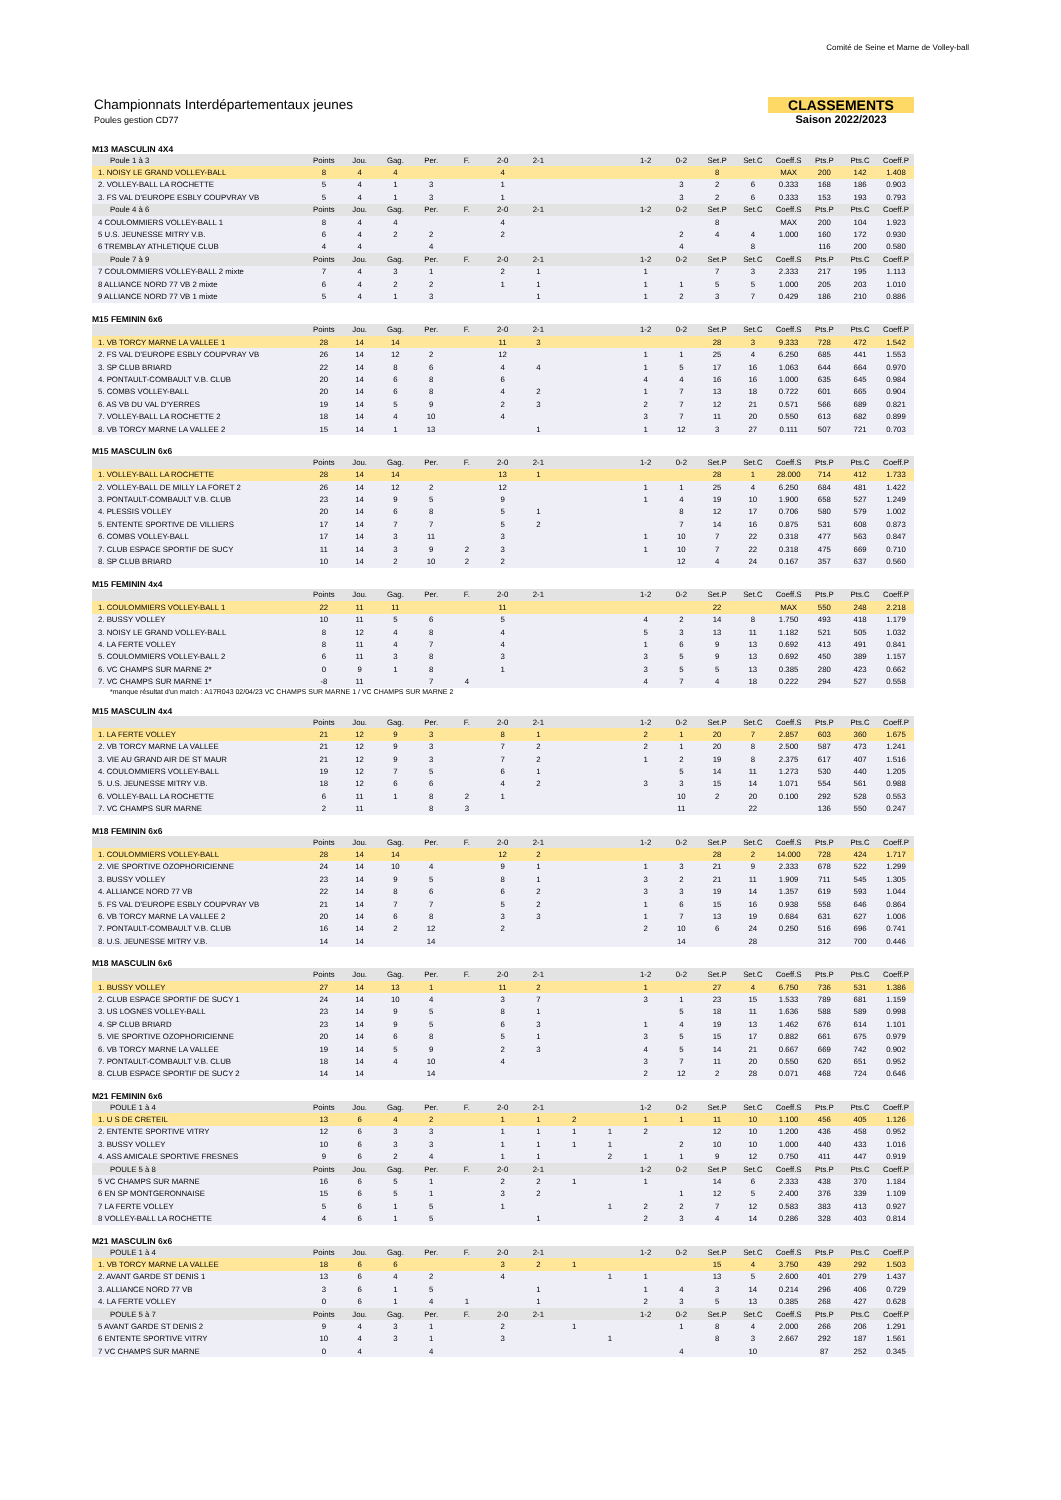Comité de Seine et Marne de Volley-ball
Championnats Interdépartementaux jeunes
Poules gestion CD77
CLASSEMENTS
Saison 2022/2023
M13 MASCULIN 4X4
| Poule 1 à 3 | Points | Jou. | Gag. | Per. | F. | 2-0 | 2-1 | | | 1-2 | 0-2 | Set.P | Set.C | Coeff.S | Pts.P | Pts.C | Coeff.P |
| 1. NOISY LE GRAND VOLLEY-BALL | 8 | 4 | 4 | | | 4 | | | | | | 8 | | MAX | 200 | 142 | 1.408 |
| 2. VOLLEY-BALL LA ROCHETTE | 5 | 4 | 1 | 3 | | 1 | | | | | 3 | 2 | 6 | 0.333 | 168 | 186 | 0.903 |
| 3. FS VAL D'EUROPE ESBLY COUPVRAY VB | 5 | 4 | 1 | 3 | | 1 | | | | | 3 | 2 | 6 | 0.333 | 153 | 193 | 0.793 |
| Poule 4 à 6 | Points | Jou. | Gag. | Per. | F. | 2-0 | 2-1 | | | 1-2 | 0-2 | Set.P | Set.C | Coeff.S | Pts.P | Pts.C | Coeff.P |
| 4 COULOMMIERS VOLLEY-BALL 1 | 8 | 4 | 4 | | | 4 | | | | | | 8 | | MAX | 200 | 104 | 1.923 |
| 5 U.S. JEUNESSE MITRY V.B. | 6 | 4 | 2 | 2 | | 2 | | | | | 2 | 4 | 4 | 1.000 | 160 | 172 | 0.930 |
| 6 TREMBLAY ATHLETIQUE CLUB | 4 | 4 | | 4 | | | | | | | 4 | | 8 | | 116 | 200 | 0.580 |
| Poule 7 à 9 | Points | Jou. | Gag. | Per. | F. | 2-0 | 2-1 | | | 1-2 | 0-2 | Set.P | Set.C | Coeff.S | Pts.P | Pts.C | Coeff.P |
| 7 COULOMMIERS VOLLEY-BALL 2 mixte | 7 | 4 | 3 | 1 | | 2 | 1 | | | 1 | | 7 | 3 | 2.333 | 217 | 195 | 1.113 |
| 8 ALLIANCE NORD 77 VB 2 mixte | 6 | 4 | 2 | 2 | | 1 | 1 | | | 1 | 1 | 5 | 5 | 1.000 | 205 | 203 | 1.010 |
| 9 ALLIANCE NORD 77 VB 1 mixte | 5 | 4 | 1 | 3 | | | 1 | | | 1 | 2 | 3 | 7 | 0.429 | 186 | 210 | 0.886 |
M15 FEMININ 6x6
| | Points | Jou. | Gag. | Per. | F. | 2-0 | 2-1 | | | 1-2 | 0-2 | Set.P | Set.C | Coeff.S | Pts.P | Pts.C | Coeff.P |
| 1. VB TORCY MARNE LA VALLEE 1 | 28 | 14 | 14 | | | 11 | 3 | | | | | 28 | 3 | 9.333 | 728 | 472 | 1.542 |
| 2. FS VAL D'EUROPE ESBLY COUPVRAY VB | 26 | 14 | 12 | 2 | | 12 | | | | 1 | 1 | 25 | 4 | 6.250 | 685 | 441 | 1.553 |
| 3. SP CLUB BRIARD | 22 | 14 | 8 | 6 | | 4 | 4 | | | 1 | 5 | 17 | 16 | 1.063 | 644 | 664 | 0.970 |
| 4. PONTAULT-COMBAULT V.B. CLUB | 20 | 14 | 6 | 8 | | 6 | | | | 4 | 4 | 16 | 16 | 1.000 | 635 | 645 | 0.984 |
| 5. COMBS VOLLEY-BALL | 20 | 14 | 6 | 8 | | 4 | 2 | | | 1 | 7 | 13 | 18 | 0.722 | 601 | 665 | 0.904 |
| 6. AS VB DU VAL D'YERRES | 19 | 14 | 5 | 9 | | 2 | 3 | | | 2 | 7 | 12 | 21 | 0.571 | 566 | 689 | 0.821 |
| 7. VOLLEY-BALL LA ROCHETTE 2 | 18 | 14 | 4 | 10 | | 4 | | | | 3 | 7 | 11 | 20 | 0.550 | 613 | 682 | 0.899 |
| 8. VB TORCY MARNE LA VALLEE 2 | 15 | 14 | 1 | 13 | | | 1 | | | 1 | 12 | 3 | 27 | 0.111 | 507 | 721 | 0.703 |
M15 MASCULIN 6x6
| | Points | Jou. | Gag. | Per. | F. | 2-0 | 2-1 | | | 1-2 | 0-2 | Set.P | Set.C | Coeff.S | Pts.P | Pts.C | Coeff.P |
| 1. VOLLEY-BALL LA ROCHETTE | 28 | 14 | 14 | | | 13 | 1 | | | | | 28 | 1 | 28.000 | 714 | 412 | 1.733 |
| 2. VOLLEY-BALL DE MILLY LA FORET 2 | 26 | 14 | 12 | 2 | | 12 | | | | 1 | 1 | 25 | 4 | 6.250 | 684 | 481 | 1.422 |
| 3. PONTAULT-COMBAULT V.B. CLUB | 23 | 14 | 9 | 5 | | 9 | | | | 1 | 4 | 19 | 10 | 1.900 | 658 | 527 | 1.249 |
| 4. PLESSIS VOLLEY | 20 | 14 | 6 | 8 | | 5 | 1 | | | | 8 | 12 | 17 | 0.706 | 580 | 579 | 1.002 |
| 5. ENTENTE SPORTIVE DE VILLIERS | 17 | 14 | 7 | 7 | | 5 | 2 | | | | 7 | 14 | 16 | 0.875 | 531 | 608 | 0.873 |
| 6. COMBS VOLLEY-BALL | 17 | 14 | 3 | 11 | | 3 | | | | 1 | 10 | 7 | 22 | 0.318 | 477 | 563 | 0.847 |
| 7. CLUB ESPACE SPORTIF DE SUCY | 11 | 14 | 3 | 9 | 2 | 3 | | | | 1 | 10 | 7 | 22 | 0.318 | 475 | 669 | 0.710 |
| 8. SP CLUB BRIARD | 10 | 14 | 2 | 10 | 2 | 2 | | | | | 12 | 4 | 24 | 0.167 | 357 | 637 | 0.560 |
M15 FEMININ 4x4
| | Points | Jou. | Gag. | Per. | F. | 2-0 | 2-1 | | | 1-2 | 0-2 | Set.P | Set.C | Coeff.S | Pts.P | Pts.C | Coeff.P |
| 1. COULOMMIERS VOLLEY-BALL 1 | 22 | 11 | 11 | | | 11 | | | | | | 22 | | MAX | 550 | 248 | 2.218 |
| 2. BUSSY VOLLEY | 10 | 11 | 5 | 6 | | 5 | | | | 4 | 2 | 14 | 8 | 1.750 | 493 | 418 | 1.179 |
| 3. NOISY LE GRAND VOLLEY-BALL | 8 | 12 | 4 | 8 | | 4 | | | | 5 | 3 | 13 | 11 | 1.182 | 521 | 505 | 1.032 |
| 4. LA FERTE VOLLEY | 8 | 11 | 4 | 7 | | 4 | | | | 1 | 6 | 9 | 13 | 0.692 | 413 | 491 | 0.841 |
| 5. COULOMMIERS VOLLEY-BALL 2 | 6 | 11 | 3 | 8 | | 3 | | | | 3 | 5 | 9 | 13 | 0.692 | 450 | 389 | 1.157 |
| 6. VC CHAMPS SUR MARNE 2* | 0 | 9 | 1 | 8 | | 1 | | | | 3 | 5 | 5 | 13 | 0.385 | 280 | 423 | 0.662 |
| 7. VC CHAMPS SUR MARNE 1* | -8 | 11 | | 7 | 4 | | | | | 4 | 7 | 4 | 18 | 0.222 | 294 | 527 | 0.558 |
*manque résultat d'un match : A17R043 02/04/23 VC CHAMPS SUR MARNE 1 / VC CHAMPS SUR MARNE 2
M15 MASCULIN 4x4
| | Points | Jou. | Gag. | Per. | F. | 2-0 | 2-1 | | | 1-2 | 0-2 | Set.P | Set.C | Coeff.S | Pts.P | Pts.C | Coeff.P |
| 1. LA FERTE VOLLEY | 21 | 12 | 9 | 3 | | 8 | 1 | | | 2 | 1 | 20 | 7 | 2.857 | 603 | 360 | 1.675 |
| 2. VB TORCY MARNE LA VALLEE | 21 | 12 | 9 | 3 | | 7 | 2 | | | 2 | 1 | 20 | 8 | 2.500 | 587 | 473 | 1.241 |
| 3. VIE AU GRAND AIR DE ST MAUR | 21 | 12 | 9 | 3 | | 7 | 2 | | | 1 | 2 | 19 | 8 | 2.375 | 617 | 407 | 1.516 |
| 4. COULOMMIERS VOLLEY-BALL | 19 | 12 | 7 | 5 | | 6 | 1 | | | | 5 | 14 | 11 | 1.273 | 530 | 440 | 1.205 |
| 5. U.S. JEUNESSE MITRY V.B. | 18 | 12 | 6 | 6 | | 4 | 2 | | | 3 | 3 | 15 | 14 | 1.071 | 554 | 561 | 0.988 |
| 6. VOLLEY-BALL LA ROCHETTE | 6 | 11 | 1 | 8 | 2 | 1 | | | | | 10 | 2 | 20 | 0.100 | 292 | 528 | 0.553 |
| 7. VC CHAMPS SUR MARNE | 2 | 11 | | 8 | 3 | | | | | | 11 | | 22 | | 136 | 550 | 0.247 |
M18 FEMININ 6x6
| | Points | Jou. | Gag. | Per. | F. | 2-0 | 2-1 | | | 1-2 | 0-2 | Set.P | Set.C | Coeff.S | Pts.P | Pts.C | Coeff.P |
| 1. COULOMMIERS VOLLEY-BALL | 28 | 14 | 14 | | | 12 | 2 | | | | | 28 | 2 | 14.000 | 728 | 424 | 1.717 |
| 2. VIE SPORTIVE OZOPHORICIENNE | 24 | 14 | 10 | 4 | | 9 | 1 | | | 1 | 3 | 21 | 9 | 2.333 | 678 | 522 | 1.299 |
| 3. BUSSY VOLLEY | 23 | 14 | 9 | 5 | | 8 | 1 | | | 3 | 2 | 21 | 11 | 1.909 | 711 | 545 | 1.305 |
| 4. ALLIANCE NORD 77 VB | 22 | 14 | 8 | 6 | | 6 | 2 | | | 3 | 3 | 19 | 14 | 1.357 | 619 | 593 | 1.044 |
| 5. FS VAL D'EUROPE ESBLY COUPVRAY VB | 21 | 14 | 7 | 7 | | 5 | 2 | | | 1 | 6 | 15 | 16 | 0.938 | 558 | 646 | 0.864 |
| 6. VB TORCY MARNE LA VALLEE 2 | 20 | 14 | 6 | 8 | | 3 | 3 | | | 1 | 7 | 13 | 19 | 0.684 | 631 | 627 | 1.006 |
| 7. PONTAULT-COMBAULT V.B. CLUB | 16 | 14 | 2 | 12 | | 2 | | | | 2 | 10 | 6 | 24 | 0.250 | 516 | 696 | 0.741 |
| 8. U.S. JEUNESSE MITRY V.B. | 14 | 14 | | 14 | | | | | | | 14 | | 28 | | 312 | 700 | 0.446 |
M18 MASCULIN 6x6
| | Points | Jou. | Gag. | Per. | F. | 2-0 | 2-1 | | | 1-2 | 0-2 | Set.P | Set.C | Coeff.S | Pts.P | Pts.C | Coeff.P |
| 1. BUSSY VOLLEY | 27 | 14 | 13 | 1 | | 11 | 2 | | | 1 | | 27 | 4 | 6.750 | 736 | 531 | 1.386 |
| 2. CLUB ESPACE SPORTIF DE SUCY 1 | 24 | 14 | 10 | 4 | | 3 | 7 | | | 3 | 1 | 23 | 15 | 1.533 | 789 | 681 | 1.159 |
| 3. US LOGNES VOLLEY-BALL | 23 | 14 | 9 | 5 | | 8 | 1 | | | | 5 | 18 | 11 | 1.636 | 588 | 589 | 0.998 |
| 4. SP CLUB BRIARD | 23 | 14 | 9 | 5 | | 6 | 3 | | | 1 | 4 | 19 | 13 | 1.462 | 676 | 614 | 1.101 |
| 5. VIE SPORTIVE OZOPHORICIENNE | 20 | 14 | 6 | 8 | | 5 | 1 | | | 3 | 5 | 15 | 17 | 0.882 | 661 | 675 | 0.979 |
| 6. VB TORCY MARNE LA VALLEE | 19 | 14 | 5 | 9 | | 2 | 3 | | | 4 | 5 | 14 | 21 | 0.667 | 669 | 742 | 0.902 |
| 7. PONTAULT-COMBAULT V.B. CLUB | 18 | 14 | 4 | 10 | | 4 | | | | 3 | 7 | 11 | 20 | 0.550 | 620 | 651 | 0.952 |
| 8. CLUB ESPACE SPORTIF DE SUCY 2 | 14 | 14 | | 14 | | | | | | 2 | 12 | 2 | 28 | 0.071 | 468 | 724 | 0.646 |
M21 FEMININ 6x6
| POULE 1 à 4 | Points | Jou. | Gag. | Per. | F. | 2-0 | 2-1 | | | 1-2 | 0-2 | Set.P | Set.C | Coeff.S | Pts.P | Pts.C | Coeff.P |
| 1. U S DE CRETEIL | 13 | 6 | 4 | 2 | | 1 | 1 | 2 | | 1 | 1 | 11 | 10 | 1.100 | 456 | 405 | 1.126 |
| 2. ENTENTE SPORTIVE VITRY | 12 | 6 | 3 | 3 | | 1 | 1 | 1 | 1 | 2 | | 12 | 10 | 1.200 | 436 | 458 | 0.952 |
| 3. BUSSY VOLLEY | 10 | 6 | 3 | 3 | | 1 | 1 | 1 | 1 | | 2 | 10 | 10 | 1.000 | 440 | 433 | 1.016 |
| 4. ASS AMICALE SPORTIVE FRESNES | 9 | 6 | 2 | 4 | | 1 | 1 | | 2 | 1 | 1 | 9 | 12 | 0.750 | 411 | 447 | 0.919 |
| POULE 5 à 8 | Points | Jou. | Gag. | Per. | F. | 2-0 | 2-1 | | | 1-2 | 0-2 | Set.P | Set.C | Coeff.S | Pts.P | Pts.C | Coeff.P |
| 5 VC CHAMPS SUR MARNE | 16 | 6 | 5 | 1 | | 2 | 2 | 1 | | 1 | | 14 | 6 | 2.333 | 438 | 370 | 1.184 |
| 6 EN SP MONTGERONNAISE | 15 | 6 | 5 | 1 | | 3 | 2 | | | | 1 | 12 | 5 | 2.400 | 376 | 339 | 1.109 |
| 7 LA FERTE VOLLEY | 5 | 6 | 1 | 5 | | 1 | | | 1 | 2 | 2 | 7 | 12 | 0.583 | 383 | 413 | 0.927 |
| 8 VOLLEY-BALL LA ROCHETTE | 4 | 6 | 1 | 5 | | | 1 | | | 2 | 3 | 4 | 14 | 0.286 | 328 | 403 | 0.814 |
M21 MASCULIN 6x6
| POULE 1 à 4 | Points | Jou. | Gag. | Per. | F. | 2-0 | 2-1 | | | 1-2 | 0-2 | Set.P | Set.C | Coeff.S | Pts.P | Pts.C | Coeff.P |
| 1. VB TORCY MARNE LA VALLEE | 18 | 6 | 6 | | | 3 | 2 | 1 | | | | 15 | 4 | 3.750 | 439 | 292 | 1.503 |
| 2. AVANT GARDE ST DENIS 1 | 13 | 6 | 4 | 2 | | 4 | | | 1 | 1 | | 13 | 5 | 2.600 | 401 | 279 | 1.437 |
| 3. ALLIANCE NORD 77 VB | 3 | 6 | 1 | 5 | | | 1 | | | 1 | 4 | 3 | 14 | 0.214 | 296 | 406 | 0.729 |
| 4. LA FERTE VOLLEY | 0 | 6 | 1 | 4 | 1 | | 1 | | | 2 | 3 | 5 | 13 | 0.385 | 268 | 427 | 0.628 |
| POULE 5 à 7 | Points | Jou. | Gag. | Per. | F. | 2-0 | 2-1 | | | 1-2 | 0-2 | Set.P | Set.C | Coeff.S | Pts.P | Pts.C | Coeff.P |
| 5 AVANT GARDE ST DENIS 2 | 9 | 4 | 3 | 1 | | 2 | | 1 | | | 1 | 8 | 4 | 2.000 | 266 | 206 | 1.291 |
| 6 ENTENTE SPORTIVE VITRY | 10 | 4 | 3 | 1 | | 3 | | | 1 | | | 8 | 3 | 2.667 | 292 | 187 | 1.561 |
| 7 VC CHAMPS SUR MARNE | 0 | 4 | | 4 | | | | | | | 4 | | 10 | | 87 | 252 | 0.345 |